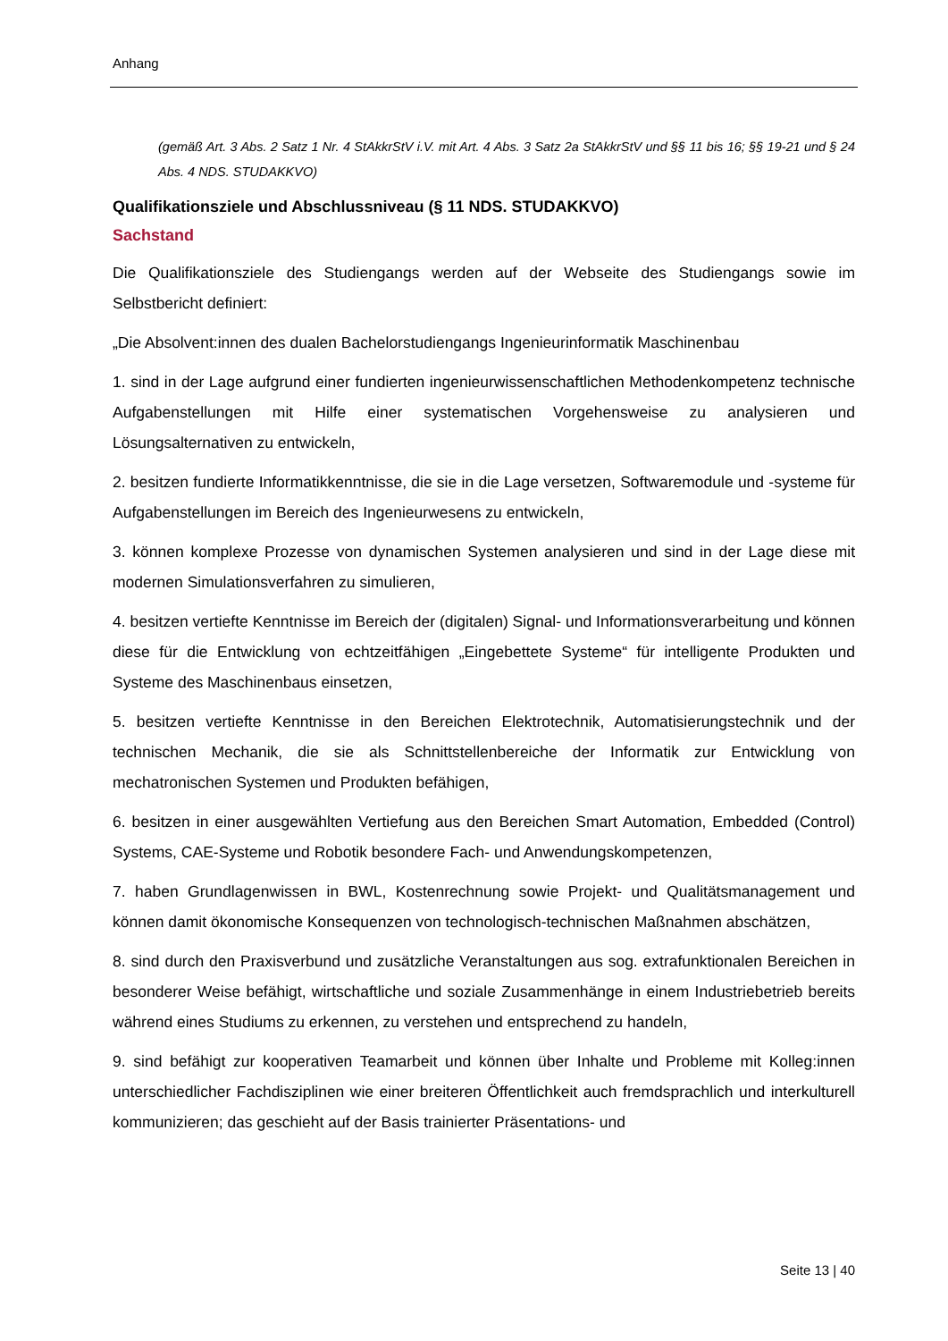Anhang
(gemäß Art. 3 Abs. 2 Satz 1 Nr. 4 StAkkrStV i.V. mit Art. 4 Abs. 3 Satz 2a StAkkrStV und §§ 11 bis 16; §§ 19-21 und § 24 Abs. 4 NDS. STUDAKKVO)
Qualifikationsziele und Abschlussniveau (§ 11 NDS. STUDAKKVO)
Sachstand
Die Qualifikationsziele des Studiengangs werden auf der Webseite des Studiengangs sowie im Selbstbericht definiert:
„Die Absolvent:innen des dualen Bachelorstudiengangs Ingenieurinformatik Maschinenbau
1. sind in der Lage aufgrund einer fundierten ingenieurwissenschaftlichen Methodenkompetenz technische Aufgabenstellungen mit Hilfe einer systematischen Vorgehensweise zu analysieren und Lösungsalternativen zu entwickeln,
2. besitzen fundierte Informatikkenntnisse, die sie in die Lage versetzen, Softwaremodule und -systeme für Aufgabenstellungen im Bereich des Ingenieurwesens zu entwickeln,
3. können komplexe Prozesse von dynamischen Systemen analysieren und sind in der Lage diese mit modernen Simulationsverfahren zu simulieren,
4. besitzen vertiefte Kenntnisse im Bereich der (digitalen) Signal- und Informationsverarbeitung und können diese für die Entwicklung von echtzeitfähigen „Eingebettete Systeme“ für intelligente Produkten und Systeme des Maschinenbaus einsetzen,
5. besitzen vertiefte Kenntnisse in den Bereichen Elektrotechnik, Automatisierungstechnik und der technischen Mechanik, die sie als Schnittstellenbereiche der Informatik zur Entwicklung von mechatronischen Systemen und Produkten befähigen,
6. besitzen in einer ausgewählten Vertiefung aus den Bereichen Smart Automation, Embedded (Control) Systems, CAE-Systeme und Robotik besondere Fach- und Anwendungskompetenzen,
7. haben Grundlagenwissen in BWL, Kostenrechnung sowie Projekt- und Qualitätsmanagement und können damit ökonomische Konsequenzen von technologisch-technischen Maßnahmen abschätzen,
8. sind durch den Praxisverbund und zusätzliche Veranstaltungen aus sog. extrafunktionalen Bereichen in besonderer Weise befähigt, wirtschaftliche und soziale Zusammenhänge in einem Industriebetrieb bereits während eines Studiums zu erkennen, zu verstehen und entsprechend zu handeln,
9. sind befähigt zur kooperativen Teamarbeit und können über Inhalte und Probleme mit Kolleg:innen unterschiedlicher Fachdisziplinen wie einer breiteren Öffentlichkeit auch fremdsprachlich und interkulturell kommunizieren; das geschieht auf der Basis trainierter Präsentations- und
Seite 13 | 40